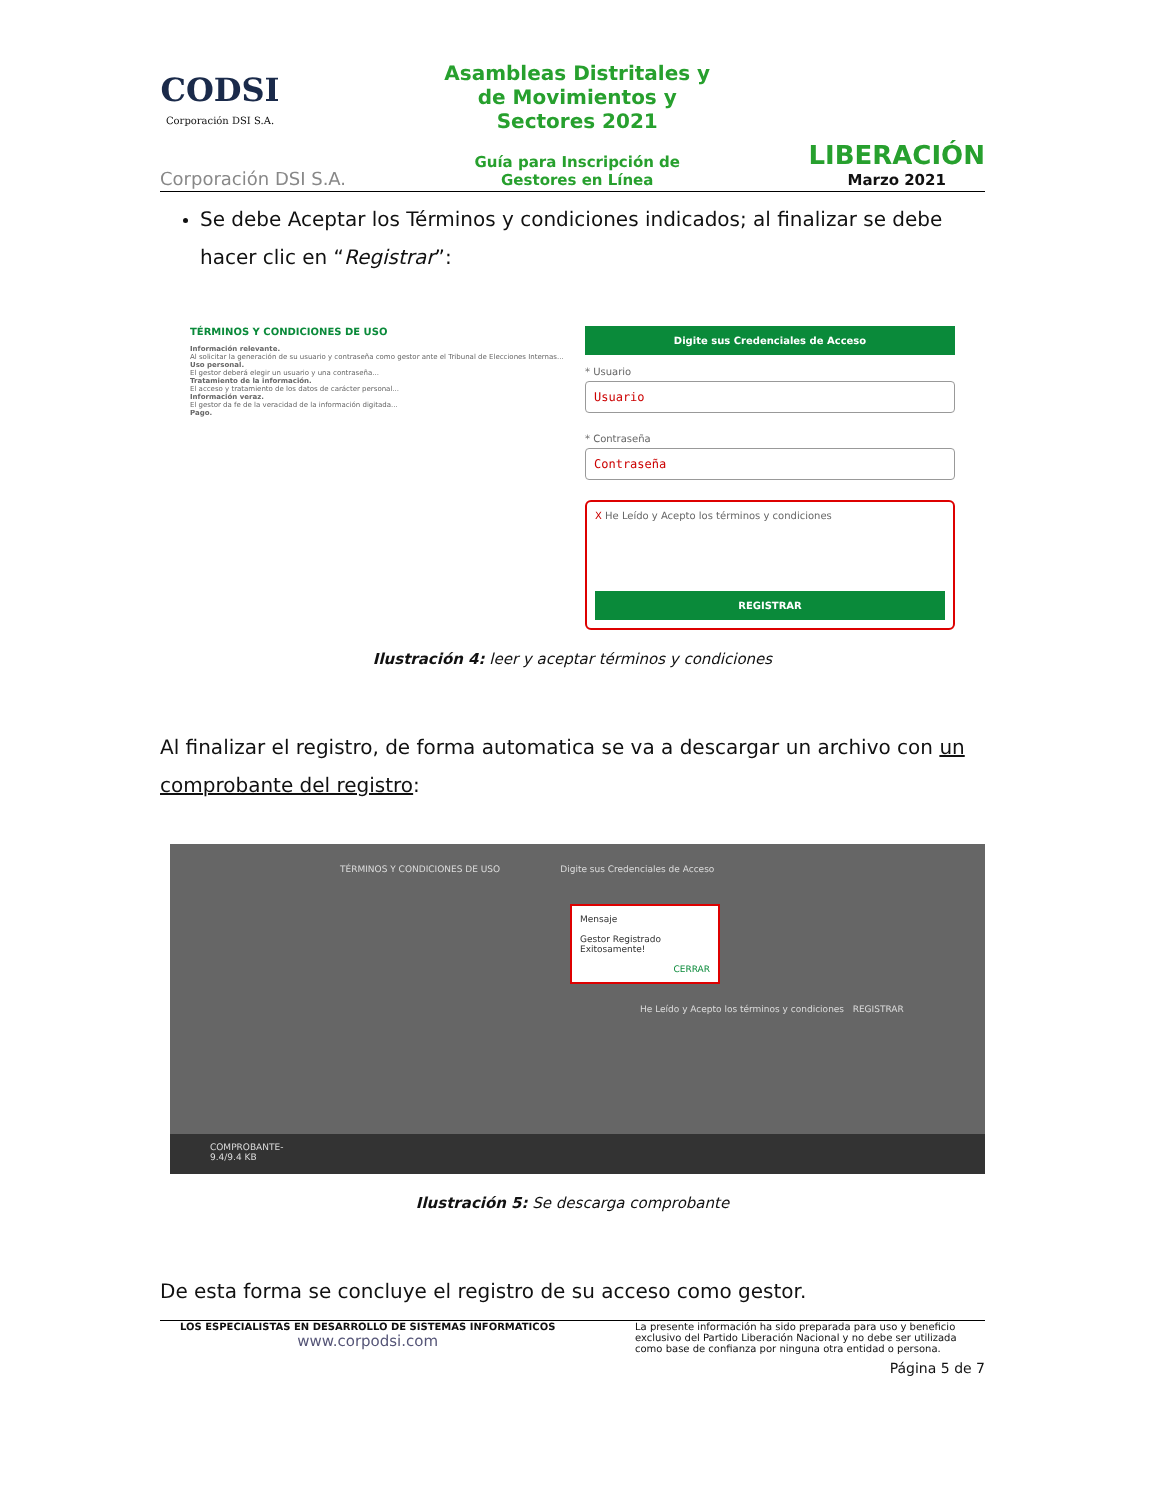CODSI
Corporación DSI S.A.
Corporación DSI S.A.
Asambleas Distritales y
de Movimientos y
Sectores 2021
Guía para Inscripción de
Gestores en Línea
LIBERACIÓN
Marzo 2021
Se debe Aceptar los Términos y condiciones indicados; al finalizar se debe hacer clic en “Registrar”:
TÉRMINOS Y CONDICIONES DE USO
Información relevante.
Al solicitar la generación de su usuario y contraseña como gestor ante el Tribunal de Elecciones Internas...
Uso personal.
El gestor deberá elegir un usuario y una contraseña...
Tratamiento de la información.
El acceso y tratamiento de los datos de carácter personal...
Información veraz.
El gestor da fe de la veracidad de la información digitada...
Pago.
Digite sus Credenciales de Acceso
* Usuario
Usuario
* Contraseña
Contraseña
X He Leído y Acepto los términos y condiciones
REGISTRAR
Ilustración 4: leer y aceptar términos y condiciones
Al finalizar el registro, de forma automatica se va a descargar un archivo con un comprobante del registro:
TÉRMINOS Y CONDICIONES DE USO Digite sus Credenciales de Acceso
Mensaje
Gestor Registrado Exitosamente!
CERRAR
He Leído y Acepto los términos y condiciones REGISTRAR
COMPROBANTE-
9.4/9.4 KB
Ilustración 5: Se descarga comprobante
De esta forma se concluye el registro de su acceso como gestor.
LOS ESPECIALISTAS EN DESARROLLO DE SISTEMAS INFORMATICOS
www.corpodsi.com
La presente información ha sido preparada para uso y beneficio exclusivo del Partido Liberación Nacional y no debe ser utilizada como base de confianza por ninguna otra entidad o persona.
Página 5 de 7